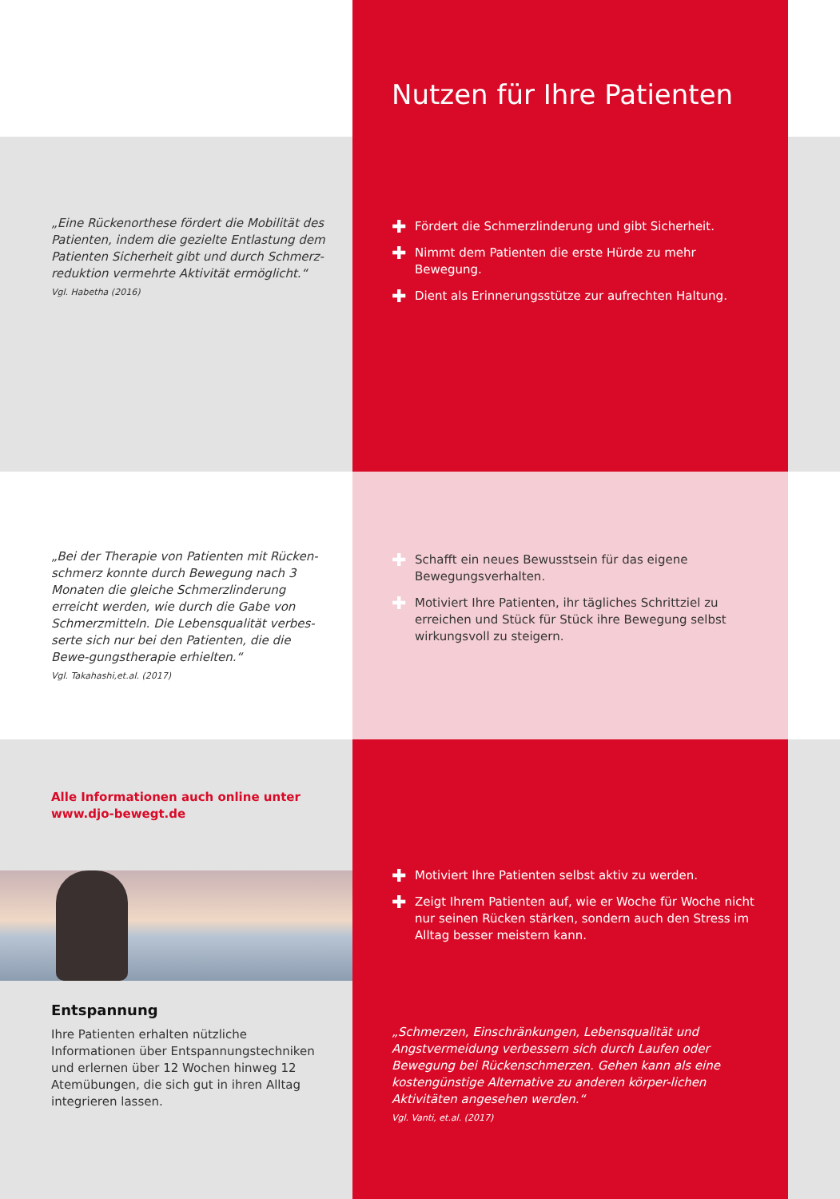Nutzen für Ihre Patienten
„Eine Rückenorthese fördert die Mobilität des Patienten, indem die gezielte Entlastung dem Patienten Sicherheit gibt und durch Schmerz-reduktion vermehrte Aktivität ermöglicht.“
Vgl. Habetha (2016)
✚ Fördert die Schmerzlinderung und gibt Sicherheit.
✚ Nimmt dem Patienten die erste Hürde zu mehr Bewegung.
✚ Dient als Erinnerungsstütze zur aufrechten Haltung.
„Bei der Therapie von Patienten mit Rücken-schmerz konnte durch Bewegung nach 3 Monaten die gleiche Schmerzlinderung erreicht werden, wie durch die Gabe von Schmerzmitteln. Die Lebensqualität verbes-serte sich nur bei den Patienten, die die Bewe-gungstherapie erhielten.“
Vgl. Takahashi,et.al. (2017)
✚ Schafft ein neues Bewusstsein für das eigene Bewegungsverhalten.
✚ Motiviert Ihre Patienten, ihr tägliches Schrittziel zu erreichen und Stück für Stück ihre Bewegung selbst wirkungsvoll zu steigern.
Alle Informationen auch online unter www.djo-bewegt.de
Entspannung
Ihre Patienten erhalten nützliche Informationen über Entspannungstechniken und erlernen über 12 Wochen hinweg 12 Atemübungen, die sich gut in ihren Alltag integrieren lassen.
✚ Motiviert Ihre Patienten selbst aktiv zu werden.
✚ Zeigt Ihrem Patienten auf, wie er Woche für Woche nicht nur seinen Rücken stärken, sondern auch den Stress im Alltag besser meistern kann.
„Schmerzen, Einschränkungen, Lebensqualität und Angstvermeidung verbessern sich durch Laufen oder Bewegung bei Rückenschmerzen. Gehen kann als eine kostengünstige Alternative zu anderen körper-lichen Aktivitäten angesehen werden.“
Vgl. Vanti, et.al. (2017)